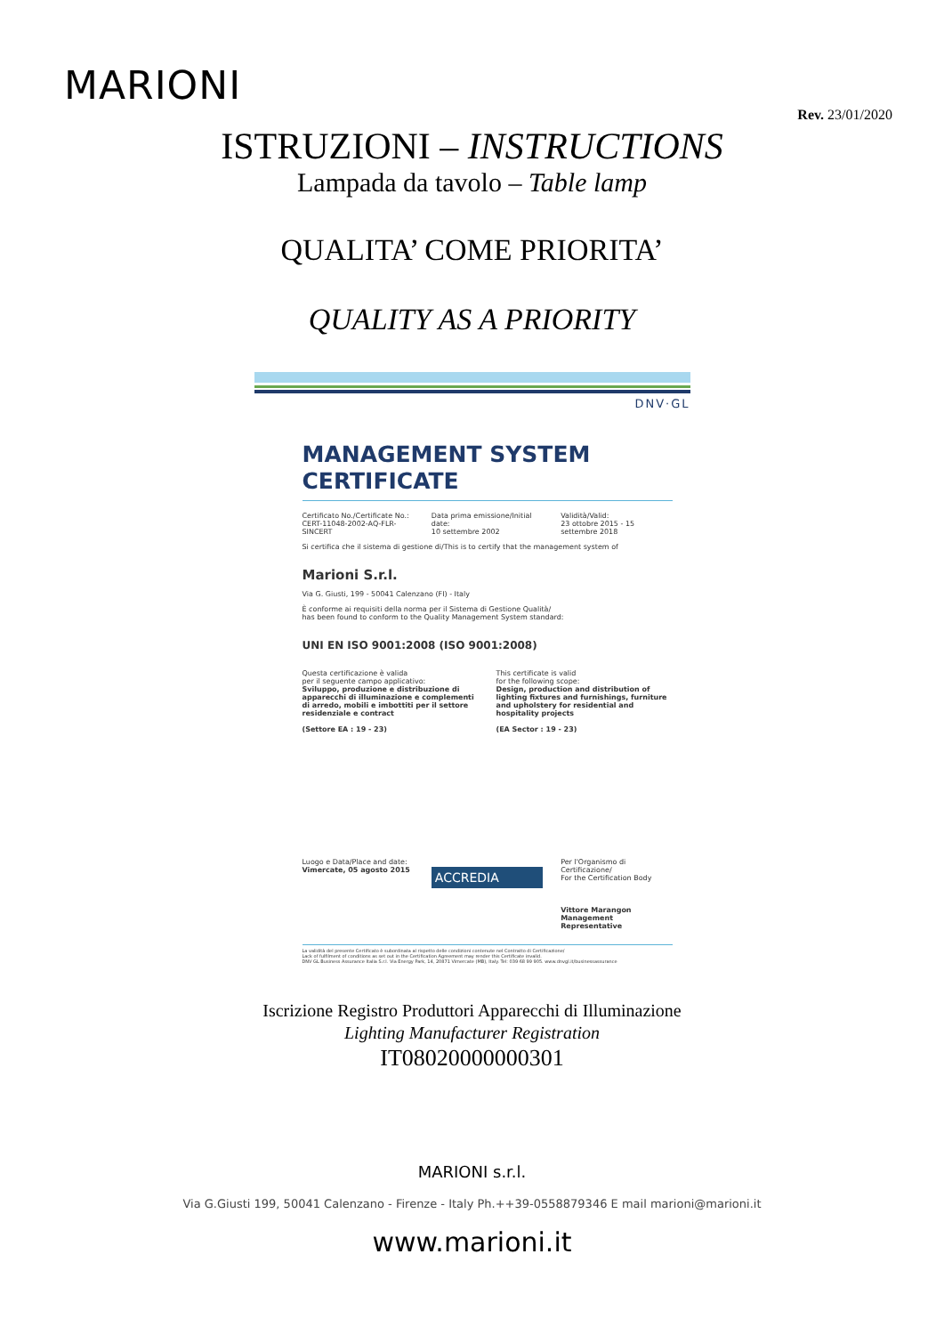MARIONI
Rev. 23/01/2020
ISTRUZIONI – INSTRUCTIONS
Lampada da tavolo – Table lamp
QUALITA’ COME PRIORITA’
QUALITY AS A PRIORITY
DNV·GL
MANAGEMENT SYSTEM
CERTIFICATE
Certificato No./Certificate No.:
CERT-11048-2002-AQ-FLR-SINCERT
Data prima emissione/Initial date:
10 settembre 2002
Validità/Valid:
23 ottobre 2015 - 15 settembre 2018
Si certifica che il sistema di gestione di/This is to certify that the management system of
Marioni S.r.l.
Via G. Giusti, 199 - 50041 Calenzano (FI) - Italy
È conforme ai requisiti della norma per il Sistema di Gestione Qualità/
has been found to conform to the Quality Management System standard:
UNI EN ISO 9001:2008 (ISO 9001:2008)
Questa certificazione è valida
per il seguente campo applicativo:
Sviluppo, produzione e distribuzione di apparecchi di illuminazione e complementi di arredo, mobili e imbottiti per il settore residenziale e contract
(Settore EA : 19 - 23)
This certificate is valid
for the following scope:
Design, production and distribution of lighting fixtures and furnishings, furniture and upholstery for residential and hospitality projects
(EA Sector : 19 - 23)
Luogo e Data/Place and date:
Vimercate, 05 agosto 2015
ACCREDIA
Per l'Organismo di Certificazione/
For the Certification Body
Vittore Marangon
Management Representative
La validità del presente Certificato è subordinata al rispetto delle condizioni contenute nel Contratto di Certificazione/
Lack of fulfilment of conditions as set out in the Certification Agreement may render this Certificate invalid.
DNV GL Business Assurance Italia S.r.l. Via Energy Park, 14, 20871 Vimercate (MB), Italy. Tel: 039 68 99 905. www.dnvgl.it/businessassurance
Iscrizione Registro Produttori Apparecchi di Illuminazione
Lighting Manufacturer Registration
IT08020000000301
MARIONI s.r.l.
Via G.Giusti 199, 50041 Calenzano - Firenze - Italy Ph.++39-0558879346 E mail marioni@marioni.it
www.marioni.it